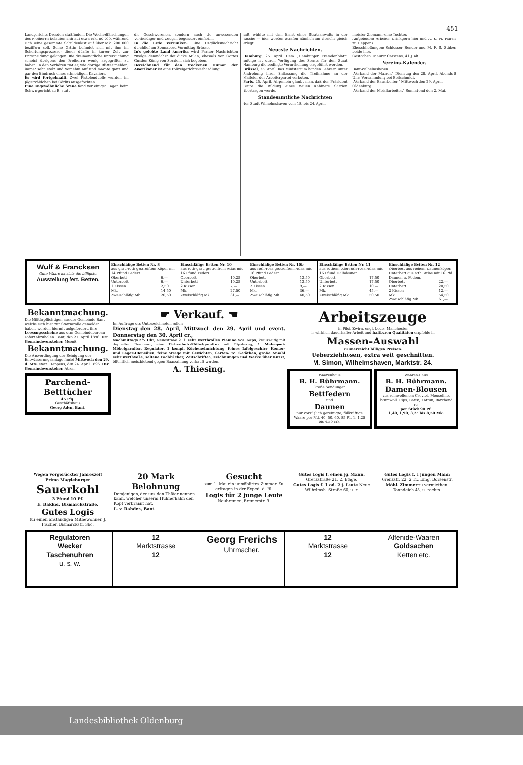451
Landgerichts Dresden stattfinden. Die Wechselfälschungen des Freiherrn belaufen sich auf etwa Mk. 80 000, während sich seine gesammte Schuldenlast auf über Mk. 200 000 beziffern soll. Seine Gattin befindet sich mit ihm im Scheidungsprozesse; dieser dürfte in kurzer Zeit zur Entscheidung gelangen. Die dreimonatliche Untersuchung scheint übrigens den Freiherrn wenig angegriffen zu haben. In den Verhören trat er, wie dortige Blätter melden, immer sehr stolz und vornehm auf und machte ganz und gar den Eindruck eines schneidigen Kavaliers.
Es wird fortgeknallt. Zwei Pistolenduelle wurden im Jägerwäldchen bei Görlitz ausgefochten.
Eine ungewöhnliche Szene fand vor einigen Tagen beim Schwurgericht zu B. statt.
die Geschworenen, sondern auch die anwesenden Vertheidiger und Zeugen begeistert einfielen.
In die Erde versunken. Eine Unglücksnachricht durchlief am Sonnabend Vormittag Brüssel.
In's gelobte Land Amerika wird Pariser Nachrichten zufolge demnächst der dicke Milan, ehemals von Gottes Gnaden König von Serbien, sich begeben.
Bezeichnend für den trockenen Humor der Amerikaner ist eine Polizeigerichtsverhandlung.
saß, wühlte mit dem Ernst eines Staatsanwalts in der Tasche — hier werden Strafen nämlich am Gericht gleich erlegt.
Neueste Nachrichten.
Hamburg, 25. April. Dem „Hamburger Fremdenblatt" zufolge ist durch Verfügung des Senats für den Staat Hamburg die bedingte Verurtheilung eingeführt worden.
Brüssel, 25. April. Das Ministerium hat den Lehrern unter Androhung ihrer Entlassung die Theilnahme an der Maifeier der Arbeiterpartei verboten.
Paris, 25. April. Allgemein glaubt man, daß der Präsident Faure die Bildung eines neuen Kabinets Sarrien übertragen werde.
Standesamtliche Nachrichten
der Stadt Wilhelmshaven vom 18. bis 24. April.
meister Ziemann; eine Tochter.
Aufgeboten: Arbeiter Drinkgern hier und A. K. H. Harms zu Heppens.
Eheschließungen: Schlosser Bender und M. F. S. Stüber, beide hier.
Gestorben: Maurer Carstens, 41 J. alt.
Vereins-Kalender.
Bant-Wilhelmshaven.
„Verband der Maurer." Dienstag den 28. April, Abends 8 Uhr: Versammlung bei Beilschmidt.
„Verband der Bauarbeiter." Mittwoch den 29. April.
Oldenburg.
„Verband der Metallarbeiter." Sonnabend den 2. Mai.
Wulf & Francksen
Gute Waare ist stets die billigste.
Ausstellung fert. Betten.
Einschläfige Betten Nr. 8
aus grau-roth gestreiftem Köper mit 14 Pfund Federn
| Oberbett | 6,— |
| Unterbett | 6,— |
| 1 Kissen | 2,50 |
| Mk. | 14,50 |
| Zweischläfig Mk. | 20,50 |
Einschläfige Betten Nr. 10
aus roth-grau gestreiftem Atlas mit 16 Pfund Federn.
| Oberbett | 10,25 |
| Unterbett | 10,25 |
| 2 Kissen | 7,— |
| Mk. | 27,50 |
| Zweischläfig Mk. | 31,— |
Einschläfige Betten Nr. 10b
aus roth-rosa gestreiftem Atlas mit 16 Pfund Federn.
| Oberbett | 13,50 |
| Unterbett | 13,50 |
| 2 Kissen | 9,— |
| Mk. | 36,— |
| Zweischläfig Mk. | 40,50 |
Einschläfige Betten Nr. 11
aus rothem oder roth-rosa Atlas mit 16 Pfund Halbdaunen.
| Oberbett | 17,50 |
| Unterbett | 17,50 |
| 2 Kissen | 10,— |
| Mk. | 45,— |
| Zweischläfig Mk. | 50,50 |
Einschläfige Betten Nr. 12
Oberbett aus rothem Daunenköper, Unterbett aus roth. Atlas mit 16 Pfd. Daunen u. Federn.
| Oberbett | 22,— |
| Unterbett | 20,50 |
| 2 Kissen | 12,— |
| Mk. | 54,50 |
| Zweischläfig Mk. | 61,— |
Bekanntmachung.
Die Militärpflichtigen aus der Gemeinde Bant, welche sich hier zur Stammrolle gemeldet haben, werden hiermit aufgefordert, ihre Loosungsscheine aus dem Gemeindebureau sofort abzuholen. Bant, den 27. April 1896. Der Gemeindevorsteher. Meenß.
Bekanntmachung.
Die Ausverdingung der Reinigung der Entwässerungsanlage findet Mittwoch den 29. d. Mts. statt. Heppens, den 24. April 1896. Der Gemeindevorsteher. Athen.
Parchend-Betttücher
45 Pfg.
Geschäftshaus
Georg Aden, Bant.
☛ Verkauf. ☚
Im Auftrage des Unterzeichneten sollen
Dienstag den 28. April, Mittwoch den 29. April und event. Donnerstag den 30. April cr.,
Nachmittags 2½ Uhr, Neuestraße 2: 1 sehr werthvolles Pianino von Kaps, kreuzseitig mit doppelter Resonanz, eine Eichenholz-Möbelgarnitur mit Ripsbezug, 1 Mahagoni-Möbelgarnitur, Regulator, 1 kompl. Kücheneinrichtung, feines Tafelgeschirr, Kontor- und Lager-Utensilien, feine Waage mit Gewichten, Garten- rc. Geräthen; große Anzahl sehr werthvolle, seltene Fachbücher, Zeitschriften, Zeichnungen und Werke über Kunst; öffentlich meistbietend gegen Baarzahlung verkauft werden.
A. Thiesing.
Arbeitszeuge
in Pilot, Zwirn, engl. Leder, Manchester
in wirklich dauerhafter Arbeit und haltbaren Qualitäten empfehle in
Massen-Auswahl
zu unerreicht billigen Preisen.
Ueberziehhosen, extra weit geschnitten.
M. Simon, Wilhelmshaven, Marktstr. 24.
Waarenhaus
B. H. Bührmann.
Große Sendungen
Bettfedern
und
Daunen
nur vorzüglich gereinigte, füllkräftige Waare per Pfd. 40, 50, 60, 85 Pf., 1, 1,25 bis 4,50 Mk.
Waaren-Haus
B. H. Bührmann.
Damen-Blousen
aus reinwollenem Cheviot, Mouseline, baumwoll. Rips, Batist, Kattun, Barchend rc.
per Stück 90 Pf.
1,40, 1,90, 3,25 bis 8,50 Mk.
Wegen vorgerückter Jahreszeit
Prima Magdeburger
Sauerkohl
3 Pfund 10 Pf.
E. Bakker, Bismarckstraße.
Gutes Logis
für einen anständigen Mitbewohner. J. Fischer, Bismarckstr. 36c.
20 Mark Belohnung
Demjenigen, der uns den Thäter nennen kann, welcher unserm Hühnerhahn den Kopf verbrannt hat.
L. v. Rahden, Bant.
Gesucht
zum 1. Mai ein unmöblirtes Zimmer. Zu erfragen in der Exped. d. Bl.
Logis für 2 junge Leute
Neubremen, Bremerstr. 9.
Gutes Logis f. einen jg. Mann. Grenzstraße 21, 2. Etage.
Gutes Logis f. 1 od. 2 j. Leute Neue Wilhelmsh. Straße 60, u. r.
Gutes Logis f. 1 jungen Mann Grenzstr. 22, 2 Tr., Eing. Börsenstr.
Möbl. Zimmer zu vermiethen. Tonndeich 46, u. rechts.
Regulatoren
Wecker
Taschenuhren
u. s. w.
12
Marktstrasse
12
Georg Frerichs
Uhrmacher.
12
Marktstrasse
12
Alfenide-Waaren
Goldsachen
Ketten etc.
Landesbibliothek Oldenburg